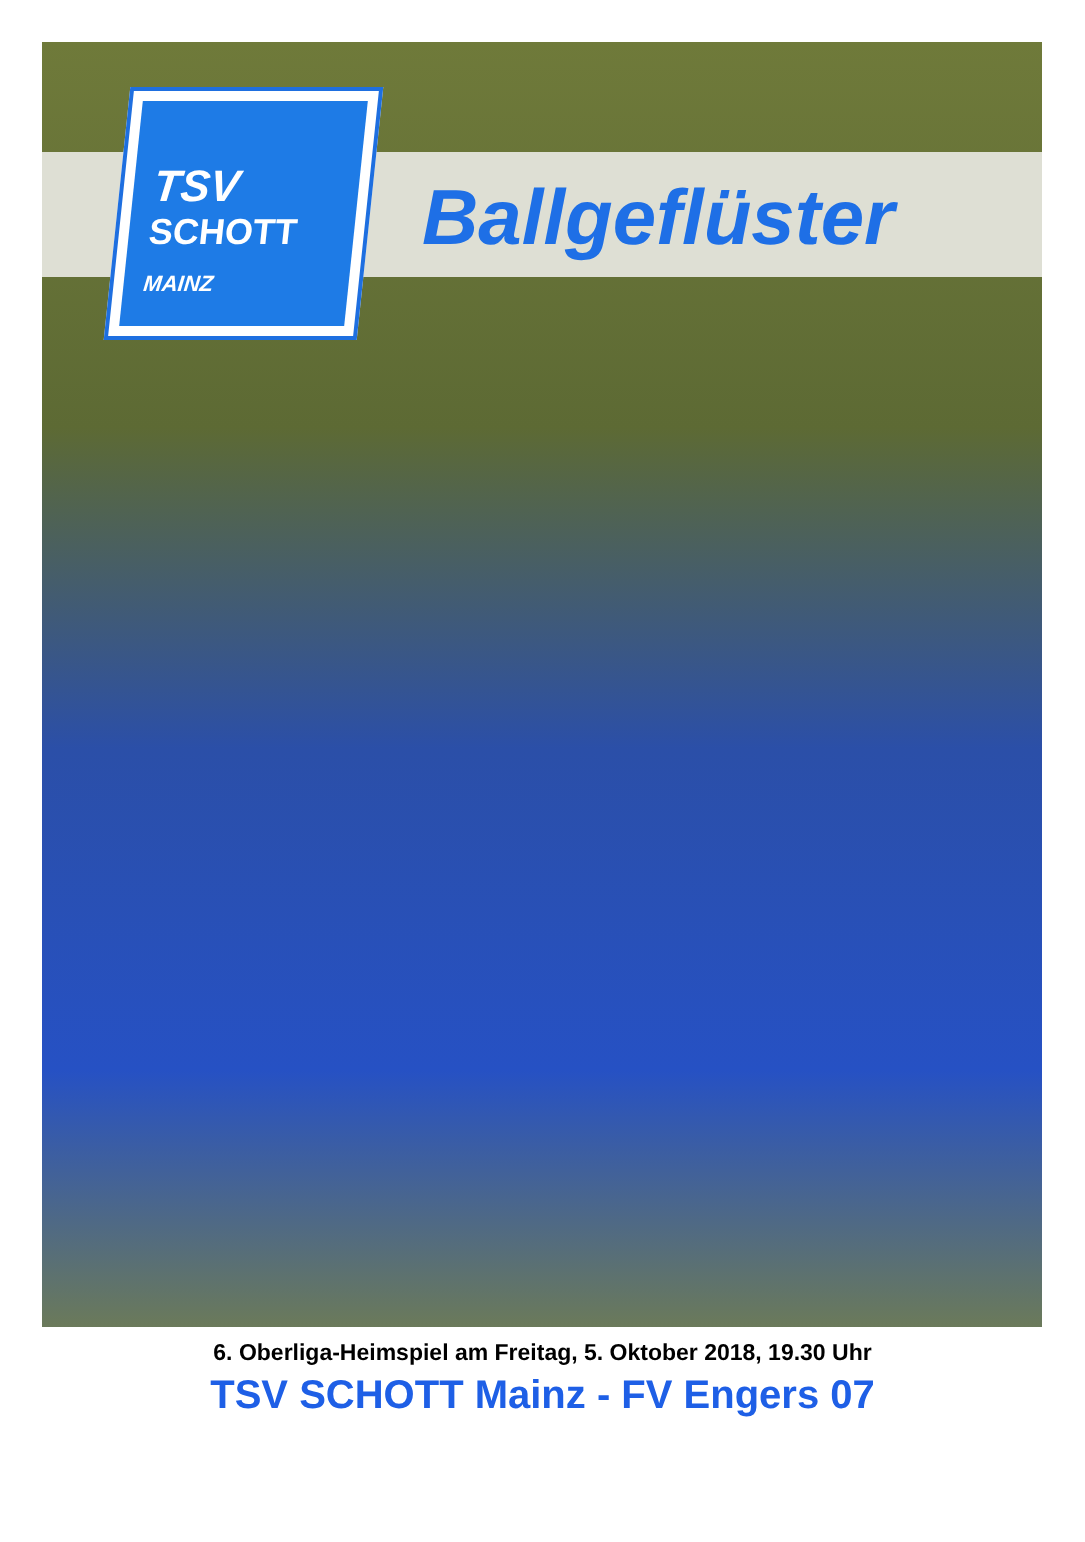TSV
SCHOTT
MAINZ
Ballgeflüster
6. Oberliga-Heimspiel am Freitag, 5. Oktober 2018, 19.30 Uhr
TSV SCHOTT Mainz - FV Engers 07